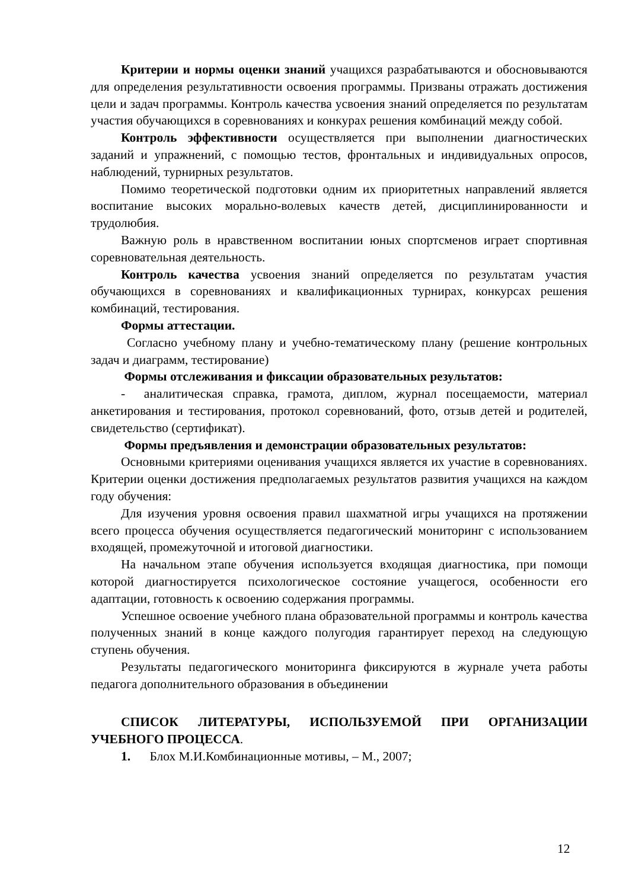Критерии и нормы оценки знаний учащихся разрабатываются и обосновываются для определения результативности освоения программы. Призваны отражать достижения цели и задач программы. Контроль качества усвоения знаний определяется по результатам участия обучающихся в соревнованиях и конкурах решения комбинаций между собой.
Контроль эффективности осуществляется при выполнении диагностических заданий и упражнений, с помощью тестов, фронтальных и индивидуальных опросов, наблюдений, турнирных результатов.
Помимо теоретической подготовки одним их приоритетных направлений является воспитание высоких морально-волевых качеств детей, дисциплинированности и трудолюбия.
Важную роль в нравственном воспитании юных спортсменов играет спортивная соревновательная деятельность.
Контроль качества усвоения знаний определяется по результатам участия обучающихся в соревнованиях и квалификационных турнирах, конкурсах решения комбинаций, тестирования.
Формы аттестации.
Согласно учебному плану и учебно-тематическому плану (решение контрольных задач и диаграмм, тестирование)
Формы отслеживания и фиксации образовательных результатов:
- аналитическая справка, грамота, диплом, журнал посещаемости, материал анкетирования и тестирования, протокол соревнований, фото, отзыв детей и родителей, свидетельство (сертификат).
Формы предъявления и демонстрации образовательных результатов:
Основными критериями оценивания учащихся является их участие в соревнованиях. Критерии оценки достижения предполагаемых результатов развития учащихся на каждом году обучения:
Для изучения уровня освоения правил шахматной игры учащихся на протяжении всего процесса обучения осуществляется педагогический мониторинг с использованием входящей, промежуточной и итоговой диагностики.
На начальном этапе обучения используется входящая диагностика, при помощи которой диагностируется психологическое состояние учащегося, особенности его адаптации, готовность к освоению содержания программы.
Успешное освоение учебного плана образовательной программы и контроль качества полученных знаний в конце каждого полугодия гарантирует переход на следующую ступень обучения.
Результаты педагогического мониторинга фиксируются в журнале учета работы педагога дополнительного образования в объединении
СПИСОК ЛИТЕРАТУРЫ, ИСПОЛЬЗУЕМОЙ ПРИ ОРГАНИЗАЦИИ УЧЕБНОГО ПРОЦЕССА.
1. Блох М.И.Комбинационные мотивы, – М., 2007;
12